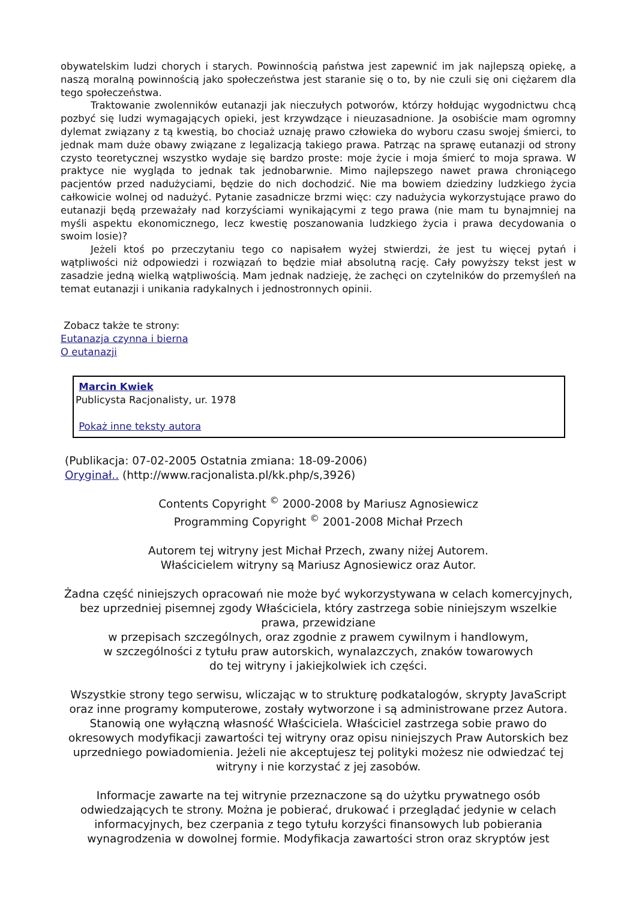obywatelskim ludzi chorych i starych. Powinnością państwa jest zapewnić im jak najlepszą opiekę, a naszą moralną powinnością jako społeczeństwa jest staranie się o to, by nie czuli się oni ciężarem dla tego społeczeństwa.
Traktowanie zwolenników eutanazji jak nieczułych potworów, którzy hołdując wygodnictwu chcą pozbyć się ludzi wymagających opieki, jest krzywdzące i nieuzasadnione. Ja osobiście mam ogromny dylemat związany z tą kwestią, bo chociaż uznaję prawo człowieka do wyboru czasu swojej śmierci, to jednak mam duże obawy związane z legalizacją takiego prawa. Patrząc na sprawę eutanazji od strony czysto teoretycznej wszystko wydaje się bardzo proste: moje życie i moja śmierć to moja sprawa. W praktyce nie wygląda to jednak tak jednobarwnie. Mimo najlepszego nawet prawa chroniącego pacjentów przed nadużyciami, będzie do nich dochodzić. Nie ma bowiem dziedziny ludzkiego życia całkowicie wolnej od nadużyć. Pytanie zasadnicze brzmi więc: czy nadużycia wykorzystujące prawo do eutanazji będą przeważały nad korzyściami wynikającymi z tego prawa (nie mam tu bynajmniej na myśli aspektu ekonomicznego, lecz kwestię poszanowania ludzkiego życia i prawa decydowania o swoim losie)?
Jeżeli ktoś po przeczytaniu tego co napisałem wyżej stwierdzi, że jest tu więcej pytań i wątpliwości niż odpowiedzi i rozwiązań to będzie miał absolutną rację. Cały powyższy tekst jest w zasadzie jedną wielką wątpliwością. Mam jednak nadzieję, że zachęci on czytelników do przemyśleń na temat eutanazji i unikania radykalnych i jednostronnych opinii.
Zobacz także te strony:
Eutanazja czynna i bierna
O eutanazji
Marcin Kwiek
Publicysta Racjonalisty, ur. 1978
Pokaż inne teksty autora
(Publikacja: 07-02-2005 Ostatnia zmiana: 18-09-2006)
Oryginał.. (http://www.racjonalista.pl/kk.php/s,3926)
Contents Copyright <sup>©</sup> 2000-2008 by Mariusz Agnosiewicz
Programming Copyright <sup>©</sup> 2001-2008 Michał Przech
Autorem tej witryny jest Michał Przech, zwany niżej Autorem.
Właścicielem witryny są Mariusz Agnosiewicz oraz Autor.
Żadna część niniejszych opracowań nie może być wykorzystywana w celach komercyjnych, bez uprzedniej pisemnej zgody Właściciela, który zastrzega sobie niniejszym wszelkie prawa, przewidziane
w przepisach szczególnych, oraz zgodnie z prawem cywilnym i handlowym,
w szczególności z tytułu praw autorskich, wynalazczych, znaków towarowych
do tej witryny i jakiejkolwiek ich części.
Wszystkie strony tego serwisu, wliczając w to strukturę podkatalogów, skrypty JavaScript oraz inne programy komputerowe, zostały wytworzone i są administrowane przez Autora. Stanowią one wyłączną własność Właściciela. Właściciel zastrzega sobie prawo do okresowych modyfikacji zawartości tej witryny oraz opisu niniejszych Praw Autorskich bez uprzedniego powiadomienia. Jeżeli nie akceptujesz tej polityki możesz nie odwiedzać tej witryny i nie korzystać z jej zasobów.
Informacje zawarte na tej witrynie przeznaczone są do użytku prywatnego osób odwiedzających te strony. Można je pobierać, drukować i przeglądać jedynie w celach informacyjnych, bez czerpania z tego tytułu korzyści finansowych lub pobierania wynagrodzenia w dowolnej formie. Modyfikacja zawartości stron oraz skryptów jest